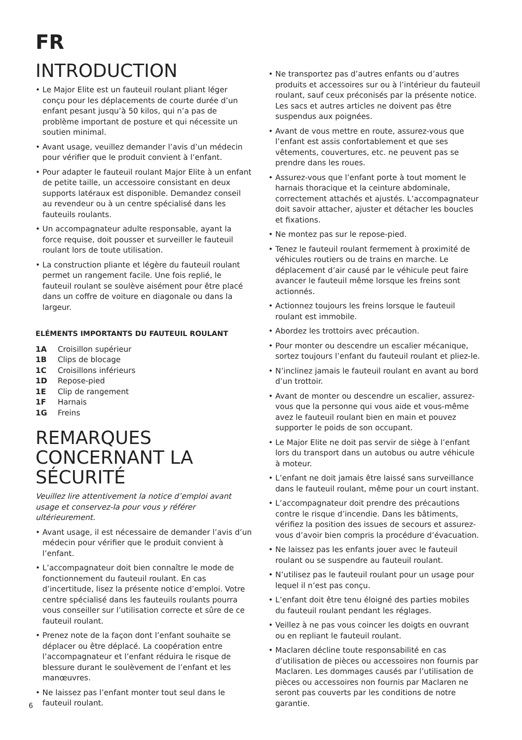FR
INTRODUCTION
• Le Major Elite est un fauteuil roulant pliant léger conçu pour les déplacements de courte durée d’un enfant pesant jusqu’à 50 kilos, qui n’a pas de problème important de posture et qui nécessite un soutien minimal.
• Avant usage, veuillez demander l’avis d’un médecin pour vérifier que le produit convient à l’enfant.
• Pour adapter le fauteuil roulant Major Elite à un enfant de petite taille, un accessoire consistant en deux supports latéraux est disponible. Demandez conseil au revendeur ou à un centre spécialisé dans les fauteuils roulants.
• Un accompagnateur adulte responsable, ayant la force requise, doit pousser et surveiller le fauteuil roulant lors de toute utilisation.
• La construction pliante et légère du fauteuil roulant permet un rangement facile. Une fois replié, le fauteuil roulant se soulève aisément pour être placé dans un coffre de voiture en diagonale ou dans la largeur.
ELÉMENTS IMPORTANTS DU FAUTEUIL ROULANT
1A Croisillon supérieur
1B Clips de blocage
1C Croisillons inférieurs
1D Repose-pied
1E Clip de rangement
1F Harnais
1G Freins
REMARQUES CONCERNANT LA SÉCURITÉ
Veuillez lire attentivement la notice d’emploi avant usage et conservez-la pour vous y référer ultérieurement.
• Avant usage, il est nécessaire de demander l’avis d’un médecin pour vérifier que le produit convient à l’enfant.
• L’accompagnateur doit bien connaître le mode de fonctionnement du fauteuil roulant. En cas d’incertitude, lisez la présente notice d’emploi. Votre centre spécialisé dans les fauteuils roulants pourra vous conseiller sur l’utilisation correcte et sûre de ce fauteuil roulant.
• Prenez note de la façon dont l’enfant souhaite se déplacer ou être déplacé. La coopération entre l’accompagnateur et l’enfant réduira le risque de blessure durant le soulèvement de l’enfant et les manœuvres.
• Ne laissez pas l’enfant monter tout seul dans le fauteuil roulant.
• Ne transportez pas d’autres enfants ou d’autres produits et accessoires sur ou à l’intérieur du fauteuil roulant, sauf ceux préconisés par la présente notice. Les sacs et autres articles ne doivent pas être suspendus aux poignées.
• Avant de vous mettre en route, assurez-vous que l’enfant est assis confortablement et que ses vêtements, couvertures, etc. ne peuvent pas se prendre dans les roues.
• Assurez-vous que l’enfant porte à tout moment le harnais thoracique et la ceinture abdominale, correctement attachés et ajustés. L’accompagnateur doit savoir attacher, ajuster et détacher les boucles et fixations.
• Ne montez pas sur le repose-pied.
• Tenez le fauteuil roulant fermement à proximité de véhicules routiers ou de trains en marche. Le déplacement d’air causé par le véhicule peut faire avancer le fauteuil même lorsque les freins sont actionnés.
• Actionnez toujours les freins lorsque le fauteuil roulant est immobile.
• Abordez les trottoirs avec précaution.
• Pour monter ou descendre un escalier mécanique, sortez toujours l’enfant du fauteuil roulant et pliez-le.
• N’inclinez jamais le fauteuil roulant en avant au bord d’un trottoir.
• Avant de monter ou descendre un escalier, assurez-vous que la personne qui vous aide et vous-même avez le fauteuil roulant bien en main et pouvez supporter le poids de son occupant.
• Le Major Elite ne doit pas servir de siège à l’enfant lors du transport dans un autobus ou autre véhicule à moteur.
• L’enfant ne doit jamais être laissé sans surveillance dans le fauteuil roulant, même pour un court instant.
• L’accompagnateur doit prendre des précautions contre le risque d’incendie. Dans les bâtiments, vérifiez la position des issues de secours et assurez-vous d’avoir bien compris la procédure d’évacuation.
• Ne laissez pas les enfants jouer avec le fauteuil roulant ou se suspendre au fauteuil roulant.
• N’utilisez pas le fauteuil roulant pour un usage pour lequel il n’est pas conçu.
• L’enfant doit être tenu éloigné des parties mobiles du fauteuil roulant pendant les réglages.
• Veillez à ne pas vous coincer les doigts en ouvrant ou en repliant le fauteuil roulant.
• Maclaren décline toute responsabilité en cas d’utilisation de pièces ou accessoires non fournis par Maclaren. Les dommages causés par l’utilisation de pièces ou accessoires non fournis par Maclaren ne seront pas couverts par les conditions de notre garantie.
6